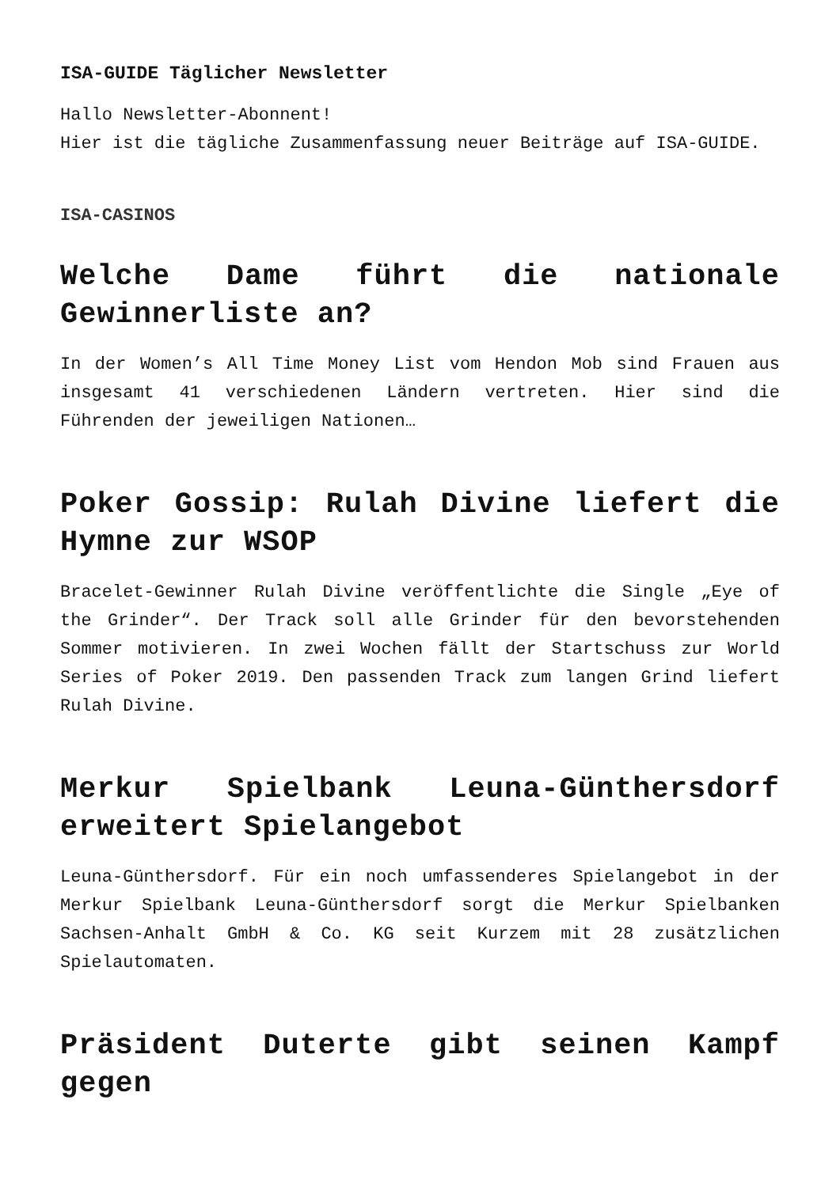ISA-GUIDE Täglicher Newsletter
Hallo Newsletter-Abonnent!
Hier ist die tägliche Zusammenfassung neuer Beiträge auf ISA-GUIDE.
ISA-CASINOS
Welche Dame führt die nationale Gewinnerliste an?
In der Women’s All Time Money List vom Hendon Mob sind Frauen aus insgesamt 41 verschiedenen Ländern vertreten. Hier sind die Führenden der jeweiligen Nationen…
Poker Gossip: Rulah Divine liefert die Hymne zur WSOP
Bracelet-Gewinner Rulah Divine veröffentlichte die Single „Eye of the Grinder“. Der Track soll alle Grinder für den bevorstehenden Sommer motivieren. In zwei Wochen fällt der Startschuss zur World Series of Poker 2019. Den passenden Track zum langen Grind liefert Rulah Divine.
Merkur Spielbank Leuna-Günthersdorf erweitert Spielangebot
Leuna-Günthersdorf. Für ein noch umfassenderes Spielangebot in der Merkur Spielbank Leuna-Günthersdorf sorgt die Merkur Spielbanken Sachsen-Anhalt GmbH & Co. KG seit Kurzem mit 28 zusätzlichen Spielautomaten.
Präsident Duterte gibt seinen Kampf gegen